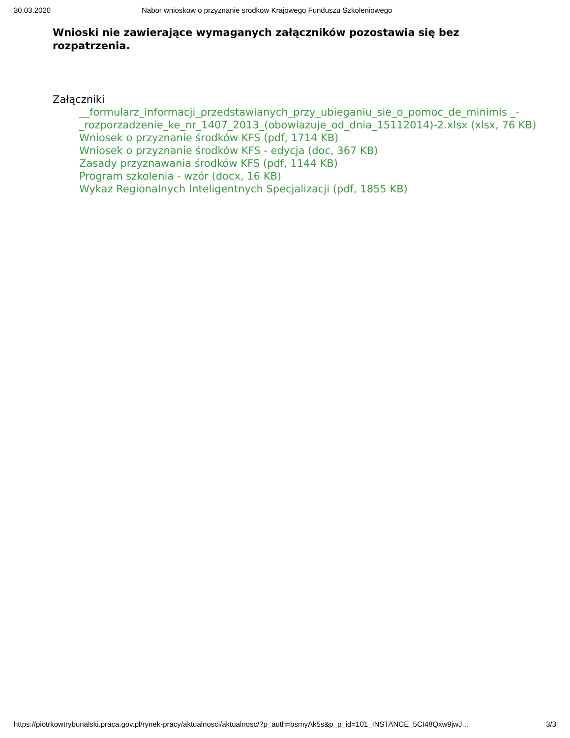30.03.2020 Nabor wnioskow o przyznanie srodkow Krajowego Funduszu Szkoleniowego
Wnioski nie zawierające wymaganych załączników pozostawia się bez rozpatrzenia.
Załączniki
__formularz_informacji_przedstawianych_przy_ubieganiu_sie_o_pomoc_de_minimis _-_rozporzadzenie_ke_nr_1407_2013_(obowiazuje_od_dnia_15112014)-2.xlsx (xlsx, 76 KB)
Wniosek o przyznanie środków KFS (pdf, 1714 KB)
Wniosek o przyznanie środków KFS - edycja (doc, 367 KB)
Zasady przyznawania środków KFS (pdf, 1144 KB)
Program szkolenia - wzór (docx, 16 KB)
Wykaz Regionalnych Inteligentnych Specjalizacji (pdf, 1855 KB)
https://piotrkowtrybunalski.praca.gov.pl/rynek-pracy/aktualnosci/aktualnosc/?p_auth=bsmyAk5s&p_p_id=101_INSTANCE_5CI48Qxw9jwJ... 3/3